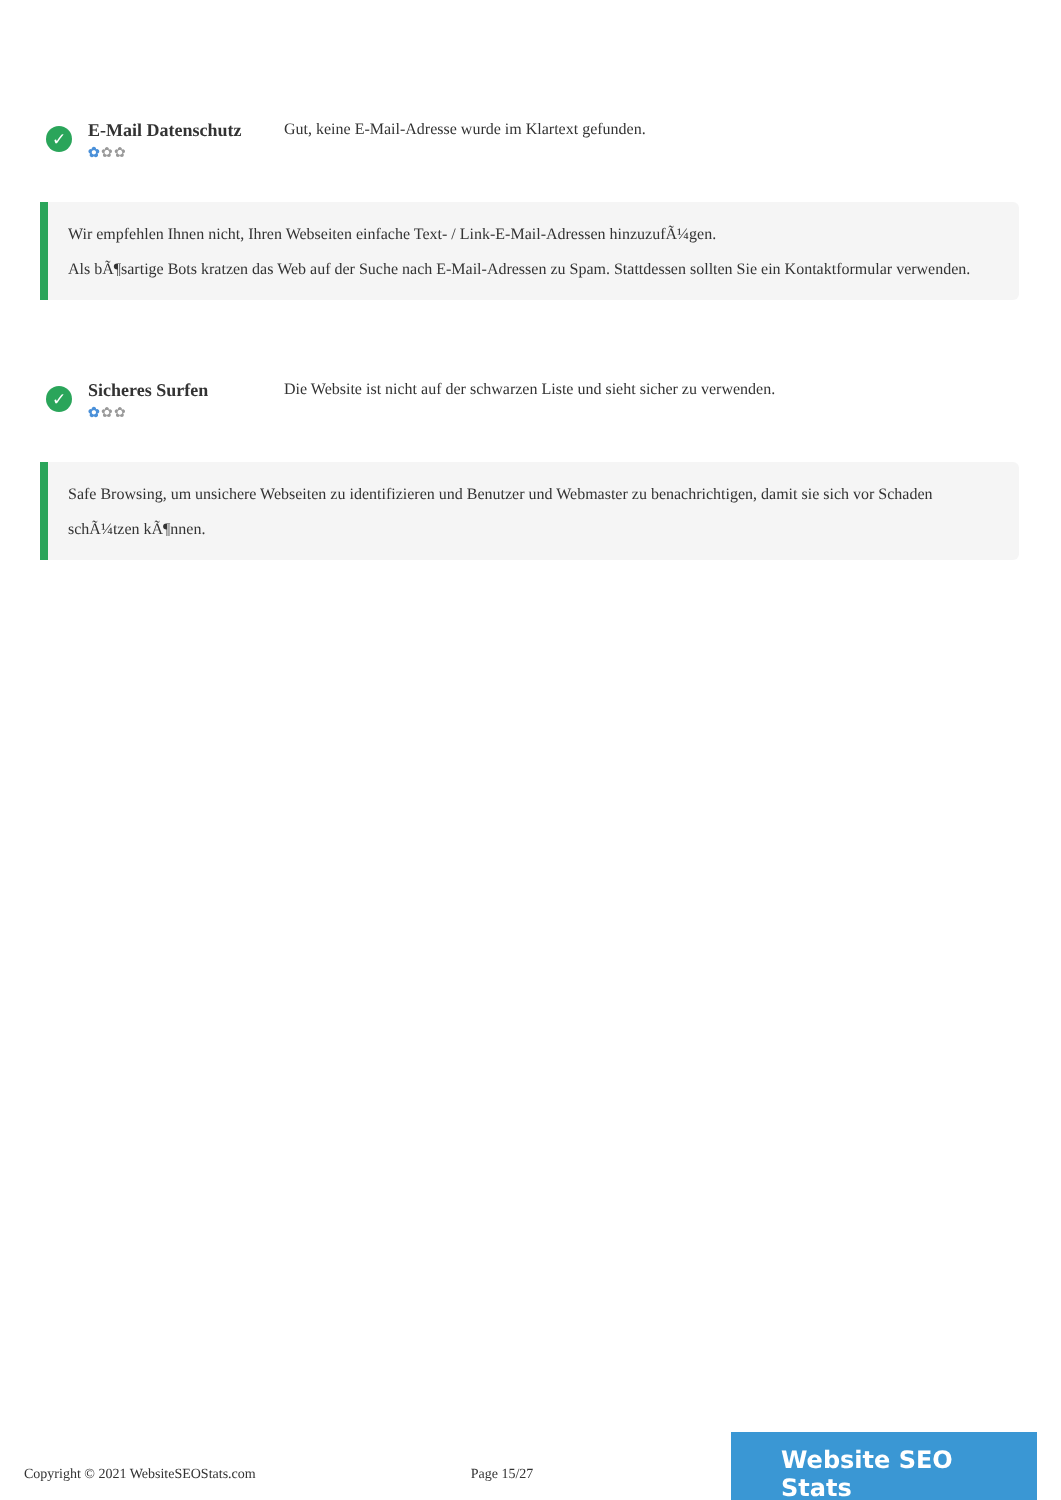✓
E-Mail Datenschutz
✿✿✿
Gut, keine E-Mail-Adresse wurde im Klartext gefunden.
Wir empfehlen Ihnen nicht, Ihren Webseiten einfache Text- / Link-E-Mail-Adressen hinzuzufÃ¼gen.
Als bÃ¶sartige Bots kratzen das Web auf der Suche nach E-Mail-Adressen zu Spam. Stattdessen sollten Sie ein Kontaktformular verwenden.
✓
Sicheres Surfen
✿✿✿
Die Website ist nicht auf der schwarzen Liste und sieht sicher zu verwenden.
Safe Browsing, um unsichere Webseiten zu identifizieren und Benutzer und Webmaster zu benachrichtigen, damit sie sich vor Schaden schÃ¼tzen kÃ¶nnen.
Copyright © 2021 WebsiteSEOStats.com Page 15/27
Website SEO Stats